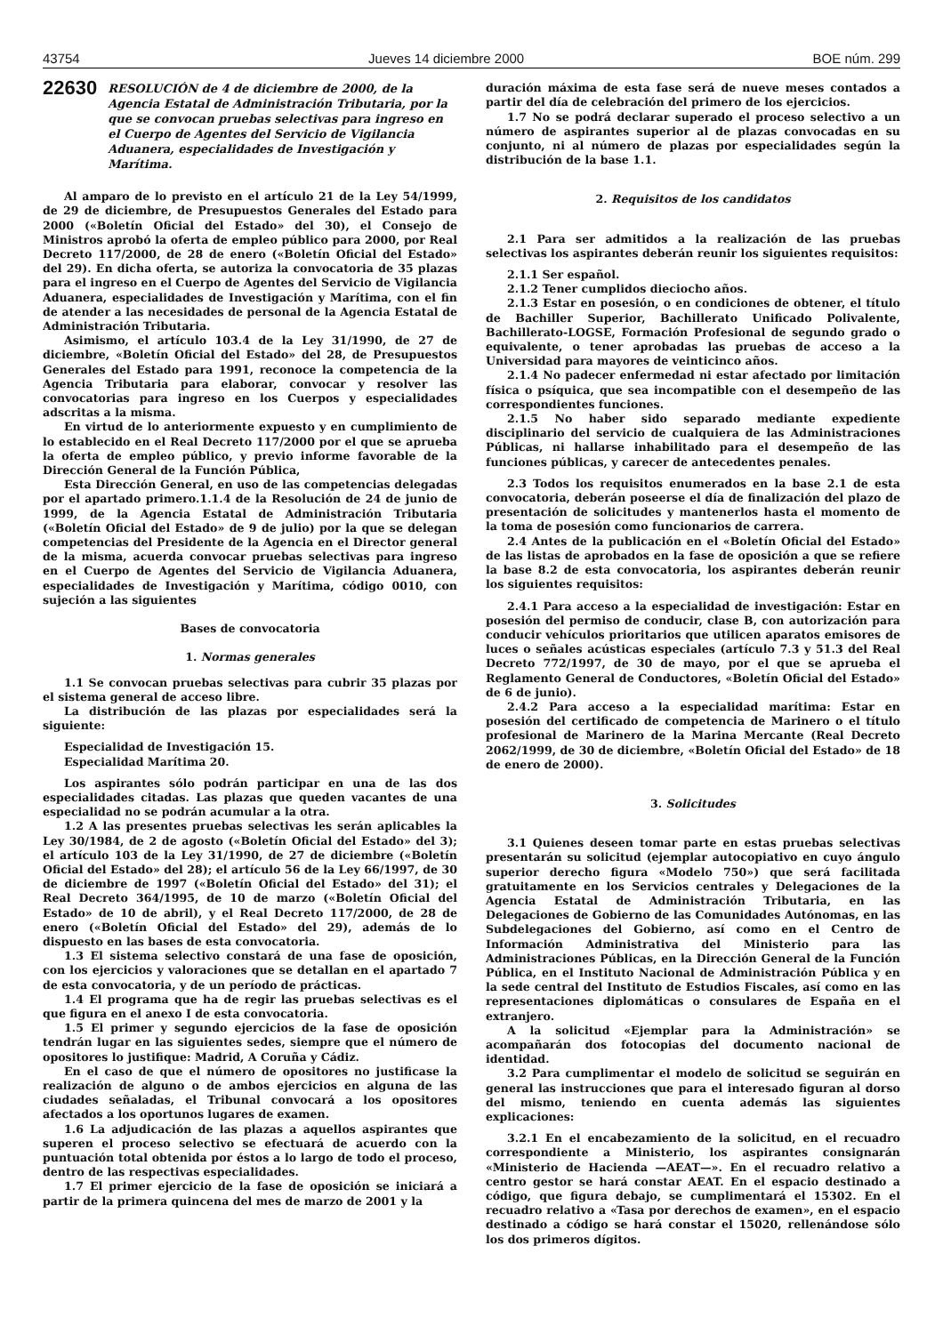43754 Jueves 14 diciembre 2000 BOE núm. 299
22630 RESOLUCIÓN de 4 de diciembre de 2000, de la Agencia Estatal de Administración Tributaria, por la que se convocan pruebas selectivas para ingreso en el Cuerpo de Agentes del Servicio de Vigilancia Aduanera, especialidades de Investigación y Marítima.
Al amparo de lo previsto en el artículo 21 de la Ley 54/1999, de 29 de diciembre, de Presupuestos Generales del Estado para 2000 («Boletín Oficial del Estado» del 30), el Consejo de Ministros aprobó la oferta de empleo público para 2000, por Real Decreto 117/2000, de 28 de enero («Boletín Oficial del Estado» del 29). En dicha oferta, se autoriza la convocatoria de 35 plazas para el ingreso en el Cuerpo de Agentes del Servicio de Vigilancia Aduanera, especialidades de Investigación y Marítima, con el fin de atender a las necesidades de personal de la Agencia Estatal de Administración Tributaria.
Asimismo, el artículo 103.4 de la Ley 31/1990, de 27 de diciembre, «Boletín Oficial del Estado» del 28, de Presupuestos Generales del Estado para 1991, reconoce la competencia de la Agencia Tributaria para elaborar, convocar y resolver las convocatorias para ingreso en los Cuerpos y especialidades adscritas a la misma.
En virtud de lo anteriormente expuesto y en cumplimiento de lo establecido en el Real Decreto 117/2000 por el que se aprueba la oferta de empleo público, y previo informe favorable de la Dirección General de la Función Pública,
Esta Dirección General, en uso de las competencias delegadas por el apartado primero.1.1.4 de la Resolución de 24 de junio de 1999, de la Agencia Estatal de Administración Tributaria («Boletín Oficial del Estado» de 9 de julio) por la que se delegan competencias del Presidente de la Agencia en el Director general de la misma, acuerda convocar pruebas selectivas para ingreso en el Cuerpo de Agentes del Servicio de Vigilancia Aduanera, especialidades de Investigación y Marítima, código 0010, con sujeción a las siguientes
Bases de convocatoria
1. Normas generales
1.1 Se convocan pruebas selectivas para cubrir 35 plazas por el sistema general de acceso libre.
La distribución de las plazas por especialidades será la siguiente:
Especialidad de Investigación 15.
Especialidad Marítima 20.
Los aspirantes sólo podrán participar en una de las dos especialidades citadas. Las plazas que queden vacantes de una especialidad no se podrán acumular a la otra.
1.2 A las presentes pruebas selectivas les serán aplicables la Ley 30/1984, de 2 de agosto («Boletín Oficial del Estado» del 3); el artículo 103 de la Ley 31/1990, de 27 de diciembre («Boletín Oficial del Estado» del 28); el artículo 56 de la Ley 66/1997, de 30 de diciembre de 1997 («Boletín Oficial del Estado» del 31); el Real Decreto 364/1995, de 10 de marzo («Boletín Oficial del Estado» de 10 de abril), y el Real Decreto 117/2000, de 28 de enero («Boletín Oficial del Estado» del 29), además de lo dispuesto en las bases de esta convocatoria.
1.3 El sistema selectivo constará de una fase de oposición, con los ejercicios y valoraciones que se detallan en el apartado 7 de esta convocatoria, y de un período de prácticas.
1.4 El programa que ha de regir las pruebas selectivas es el que figura en el anexo I de esta convocatoria.
1.5 El primer y segundo ejercicios de la fase de oposición tendrán lugar en las siguientes sedes, siempre que el número de opositores lo justifique: Madrid, A Coruña y Cádiz.
En el caso de que el número de opositores no justificase la realización de alguno o de ambos ejercicios en alguna de las ciudades señaladas, el Tribunal convocará a los opositores afectados a los oportunos lugares de examen.
1.6 La adjudicación de las plazas a aquellos aspirantes que superen el proceso selectivo se efectuará de acuerdo con la puntuación total obtenida por éstos a lo largo de todo el proceso, dentro de las respectivas especialidades.
1.7 El primer ejercicio de la fase de oposición se iniciará a partir de la primera quincena del mes de marzo de 2001 y la
duración máxima de esta fase será de nueve meses contados a partir del día de celebración del primero de los ejercicios.
1.7 No se podrá declarar superado el proceso selectivo a un número de aspirantes superior al de plazas convocadas en su conjunto, ni al número de plazas por especialidades según la distribución de la base 1.1.
2. Requisitos de los candidatos
2.1 Para ser admitidos a la realización de las pruebas selectivas los aspirantes deberán reunir los siguientes requisitos:
2.1.1 Ser español.
2.1.2 Tener cumplidos dieciocho años.
2.1.3 Estar en posesión, o en condiciones de obtener, el título de Bachiller Superior, Bachillerato Unificado Polivalente, Bachillerato-LOGSE, Formación Profesional de segundo grado o equivalente, o tener aprobadas las pruebas de acceso a la Universidad para mayores de veinticinco años.
2.1.4 No padecer enfermedad ni estar afectado por limitación física o psíquica, que sea incompatible con el desempeño de las correspondientes funciones.
2.1.5 No haber sido separado mediante expediente disciplinario del servicio de cualquiera de las Administraciones Públicas, ni hallarse inhabilitado para el desempeño de las funciones públicas, y carecer de antecedentes penales.
2.3 Todos los requisitos enumerados en la base 2.1 de esta convocatoria, deberán poseerse el día de finalización del plazo de presentación de solicitudes y mantenerlos hasta el momento de la toma de posesión como funcionarios de carrera.
2.4 Antes de la publicación en el «Boletín Oficial del Estado» de las listas de aprobados en la fase de oposición a que se refiere la base 8.2 de esta convocatoria, los aspirantes deberán reunir los siguientes requisitos:
2.4.1 Para acceso a la especialidad de investigación: Estar en posesión del permiso de conducir, clase B, con autorización para conducir vehículos prioritarios que utilicen aparatos emisores de luces o señales acústicas especiales (artículo 7.3 y 51.3 del Real Decreto 772/1997, de 30 de mayo, por el que se aprueba el Reglamento General de Conductores, «Boletín Oficial del Estado» de 6 de junio).
2.4.2 Para acceso a la especialidad marítima: Estar en posesión del certificado de competencia de Marinero o el título profesional de Marinero de la Marina Mercante (Real Decreto 2062/1999, de 30 de diciembre, «Boletín Oficial del Estado» de 18 de enero de 2000).
3. Solicitudes
3.1 Quienes deseen tomar parte en estas pruebas selectivas presentarán su solicitud (ejemplar autocopiativo en cuyo ángulo superior derecho figura «Modelo 750») que será facilitada gratuitamente en los Servicios centrales y Delegaciones de la Agencia Estatal de Administración Tributaria, en las Delegaciones de Gobierno de las Comunidades Autónomas, en las Subdelegaciones del Gobierno, así como en el Centro de Información Administrativa del Ministerio para las Administraciones Públicas, en la Dirección General de la Función Pública, en el Instituto Nacional de Administración Pública y en la sede central del Instituto de Estudios Fiscales, así como en las representaciones diplomáticas o consulares de España en el extranjero.
A la solicitud «Ejemplar para la Administración» se acompañarán dos fotocopias del documento nacional de identidad.
3.2 Para cumplimentar el modelo de solicitud se seguirán en general las instrucciones que para el interesado figuran al dorso del mismo, teniendo en cuenta además las siguientes explicaciones:
3.2.1 En el encabezamiento de la solicitud, en el recuadro correspondiente a Ministerio, los aspirantes consignarán «Ministerio de Hacienda —AEAT—». En el recuadro relativo a centro gestor se hará constar AEAT. En el espacio destinado a código, que figura debajo, se cumplimentará el 15302. En el recuadro relativo a «Tasa por derechos de examen», en el espacio destinado a código se hará constar el 15020, rellenándose sólo los dos primeros dígitos.